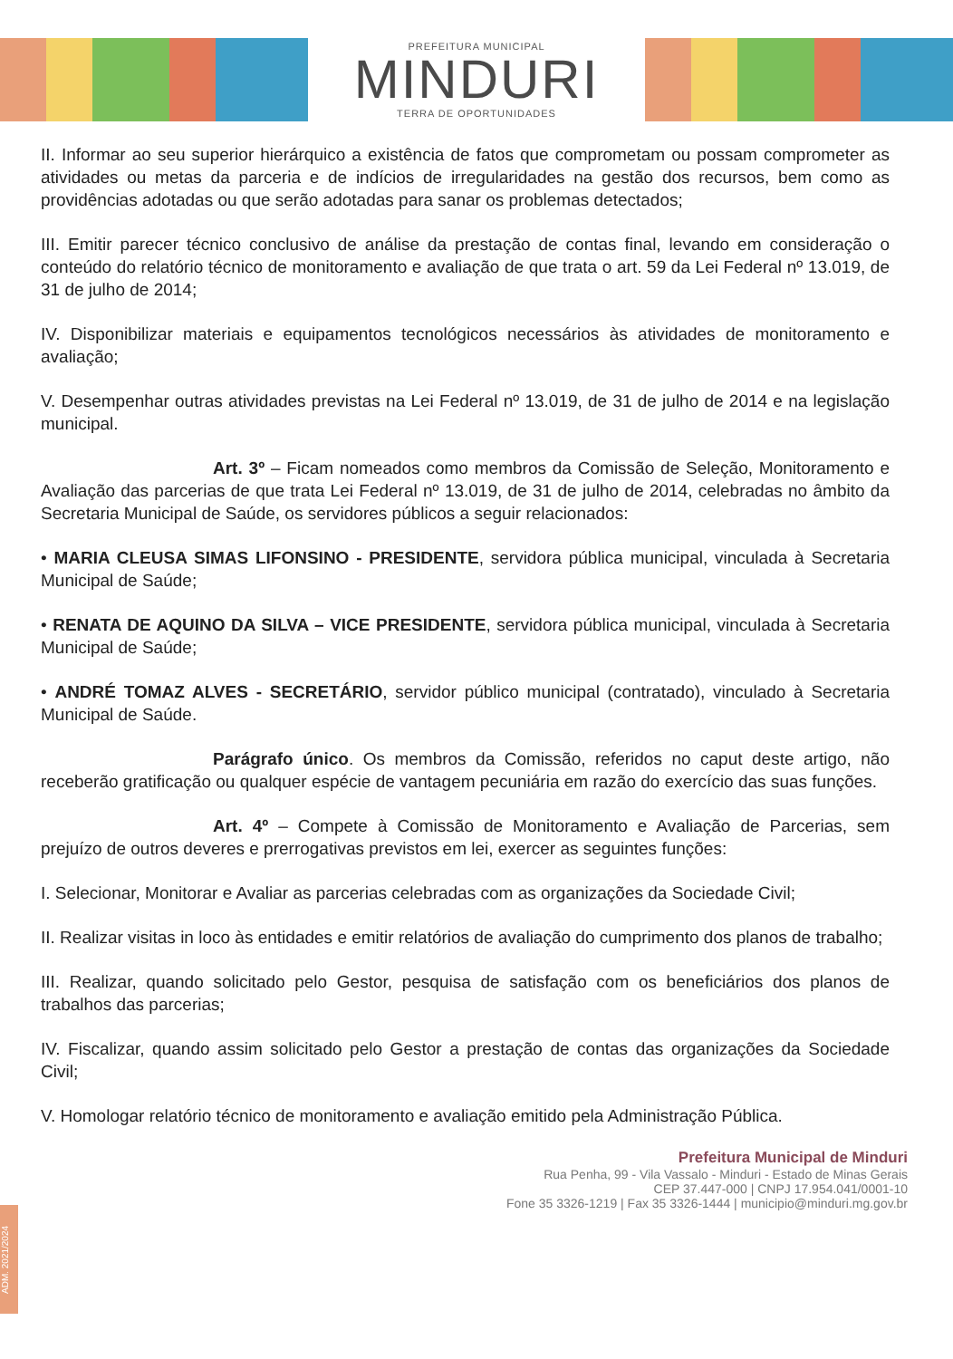PREFEITURA MUNICIPAL
MINDURI
TERRA DE OPORTUNIDADES
II. Informar ao seu superior hierárquico a existência de fatos que comprometam ou possam comprometer as atividades ou metas da parceria e de indícios de irregularidades na gestão dos recursos, bem como as providências adotadas ou que serão adotadas para sanar os problemas detectados;
III. Emitir parecer técnico conclusivo de análise da prestação de contas final, levando em consideração o conteúdo do relatório técnico de monitoramento e avaliação de que trata o art. 59 da Lei Federal nº 13.019, de 31 de julho de 2014;
IV. Disponibilizar materiais e equipamentos tecnológicos necessários às atividades de monitoramento e avaliação;
V. Desempenhar outras atividades previstas na Lei Federal nº 13.019, de 31 de julho de 2014 e na legislação municipal.
Art. 3º – Ficam nomeados como membros da Comissão de Seleção, Monitoramento e Avaliação das parcerias de que trata Lei Federal nº 13.019, de 31 de julho de 2014, celebradas no âmbito da Secretaria Municipal de Saúde, os servidores públicos a seguir relacionados:
• MARIA CLEUSA SIMAS LIFONSINO - PRESIDENTE, servidora pública municipal, vinculada à Secretaria Municipal de Saúde;
• RENATA DE AQUINO DA SILVA – VICE PRESIDENTE, servidora pública municipal, vinculada à Secretaria Municipal de Saúde;
• ANDRÉ TOMAZ ALVES - SECRETÁRIO, servidor público municipal (contratado), vinculado à Secretaria Municipal de Saúde.
Parágrafo único. Os membros da Comissão, referidos no caput deste artigo, não receberão gratificação ou qualquer espécie de vantagem pecuniária em razão do exercício das suas funções.
Art. 4º – Compete à Comissão de Monitoramento e Avaliação de Parcerias, sem prejuízo de outros deveres e prerrogativas previstos em lei, exercer as seguintes funções:
I. Selecionar, Monitorar e Avaliar as parcerias celebradas com as organizações da Sociedade Civil;
II. Realizar visitas in loco às entidades e emitir relatórios de avaliação do cumprimento dos planos de trabalho;
III. Realizar, quando solicitado pelo Gestor, pesquisa de satisfação com os beneficiários dos planos de trabalhos das parcerias;
IV. Fiscalizar, quando assim solicitado pelo Gestor a prestação de contas das organizações da Sociedade Civil;
V. Homologar relatório técnico de monitoramento e avaliação emitido pela Administração Pública.
Prefeitura Municipal de Minduri
Rua Penha, 99 - Vila Vassalo - Minduri - Estado de Minas Gerais
CEP 37.447-000 | CNPJ 17.954.041/0001-10
Fone 35 3326-1219 | Fax 35 3326-1444 | municipio@minduri.mg.gov.br
ADM. 2021/2024